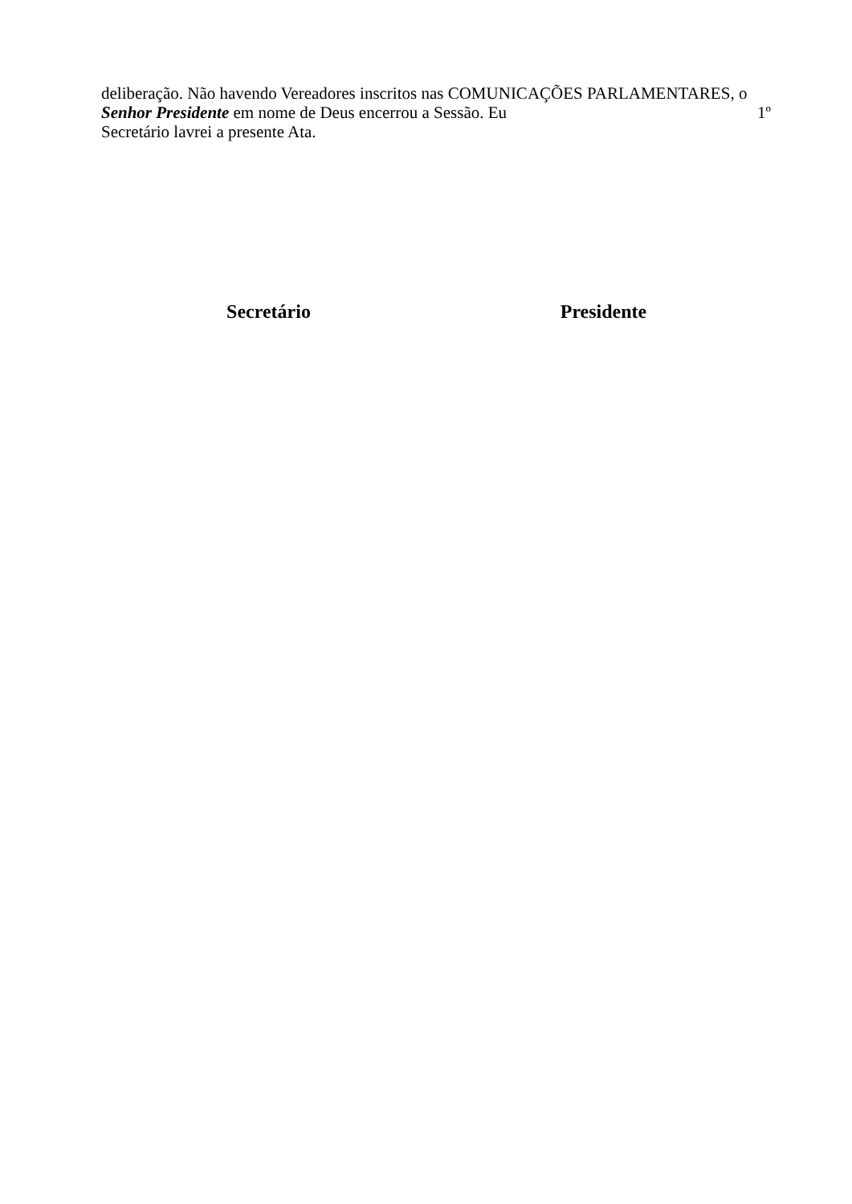deliberação. Não havendo Vereadores inscritos nas COMUNICAÇÕES PARLAMENTARES, o
Senhor Presidente em nome de Deus encerrou a Sessão. Eu 1º
Secretário lavrei a presente Ata.
Secretário Presidente